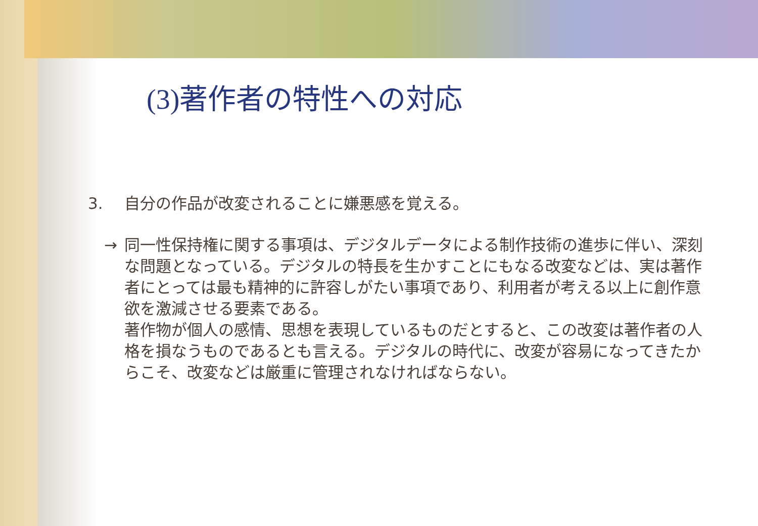(3)著作者の特性への対応
3. 自分の作品が改変されることに嫌悪感を覚える。
→ 同一性保持権に関する事項は、デジタルデータによる制作技術の進歩に伴い、深刻な問題となっている。デジタルの特長を生かすことにもなる改変などは、実は著作者にとっては最も精神的に許容しがたい事項であり、利用者が考える以上に創作意欲を激減させる要素である。
著作物が個人の感情、思想を表現しているものだとすると、この改変は著作者の人格を損なうものであるとも言える。デジタルの時代に、改変が容易になってきたからこそ、改変などは厳重に管理されなければならない。